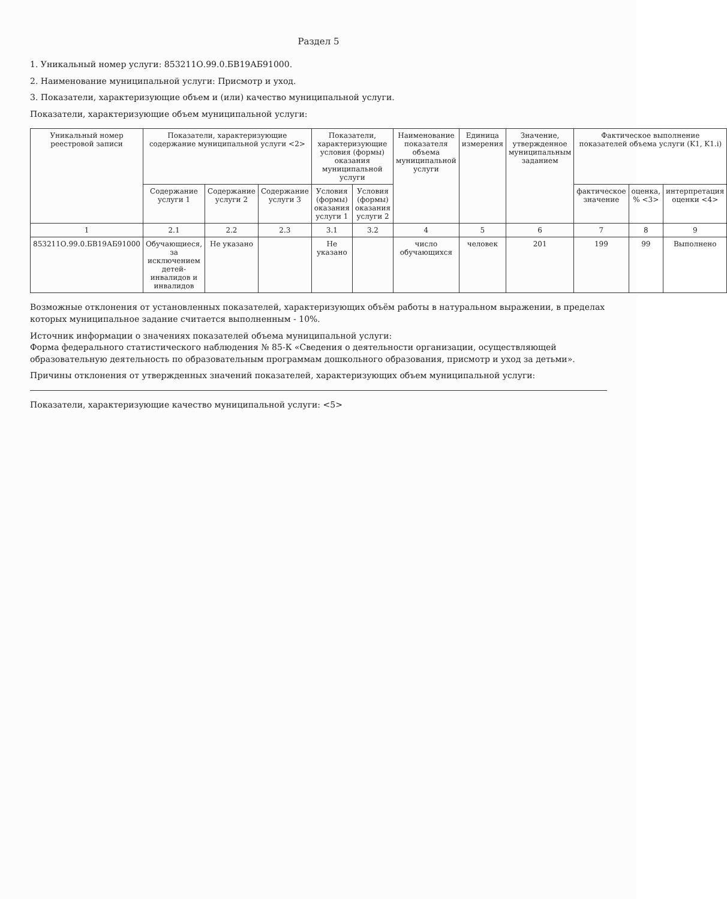Раздел 5
1. Уникальный номер услуги: 853211О.99.0.БВ19АБ91000.
2. Наименование муниципальной услуги: Присмотр и уход.
3. Показатели, характеризующие объем и (или) качество муниципальной услуги.
Показатели, характеризующие объем муниципальной услуги:
| Уникальный номер реестровой записи | Показатели, характеризующие содержание муниципальной услуги <2> | | | Показатели, характеризующие условия (формы) оказания муниципальной услуги | | Наименование показателя объема муниципальной услуги | Единица измерения | Значение, утвержденное муниципальным заданием | Фактическое выполнение показателей объема услуги (K1, K1.i) | | |
| --- | --- | --- | --- | --- | --- | --- | --- | --- | --- | --- | --- |
| | Содержание услуги 1 | Содержание услуги 2 | Содержание услуги 3 | Условия (формы) оказания услуги 1 | Условия (формы) оказания услуги 2 | | | | фактическое значение | оценка, % <3> | интерпретация оценки <4> |
| 1 | 2.1 | 2.2 | 2.3 | 3.1 | 3.2 | 4 | 5 | 6 | 7 | 8 | 9 |
| 853211О.99.0.БВ19АБ91000 | Обучающиеся, за исключением детей-инвалидов и инвалидов | Не указано | | Не указано | | число обучающихся | человек | 201 | 199 | 99 | Выполнено |
Возможные отклонения от установленных показателей, характеризующих объём работы в натуральном выражении, в пределах которых муниципальное задание считается выполненным - 10%.
Источник информации о значениях показателей объема муниципальной услуги:
Форма федерального статистического наблюдения № 85-К «Сведения о деятельности организации, осуществляющей образовательную деятельность по образовательным программам дошкольного образования, присмотр и уход за детьми».
Причины отклонения от утвержденных значений показателей, характеризующих объем муниципальной услуги:
Показатели, характеризующие качество муниципальной услуги: <5>